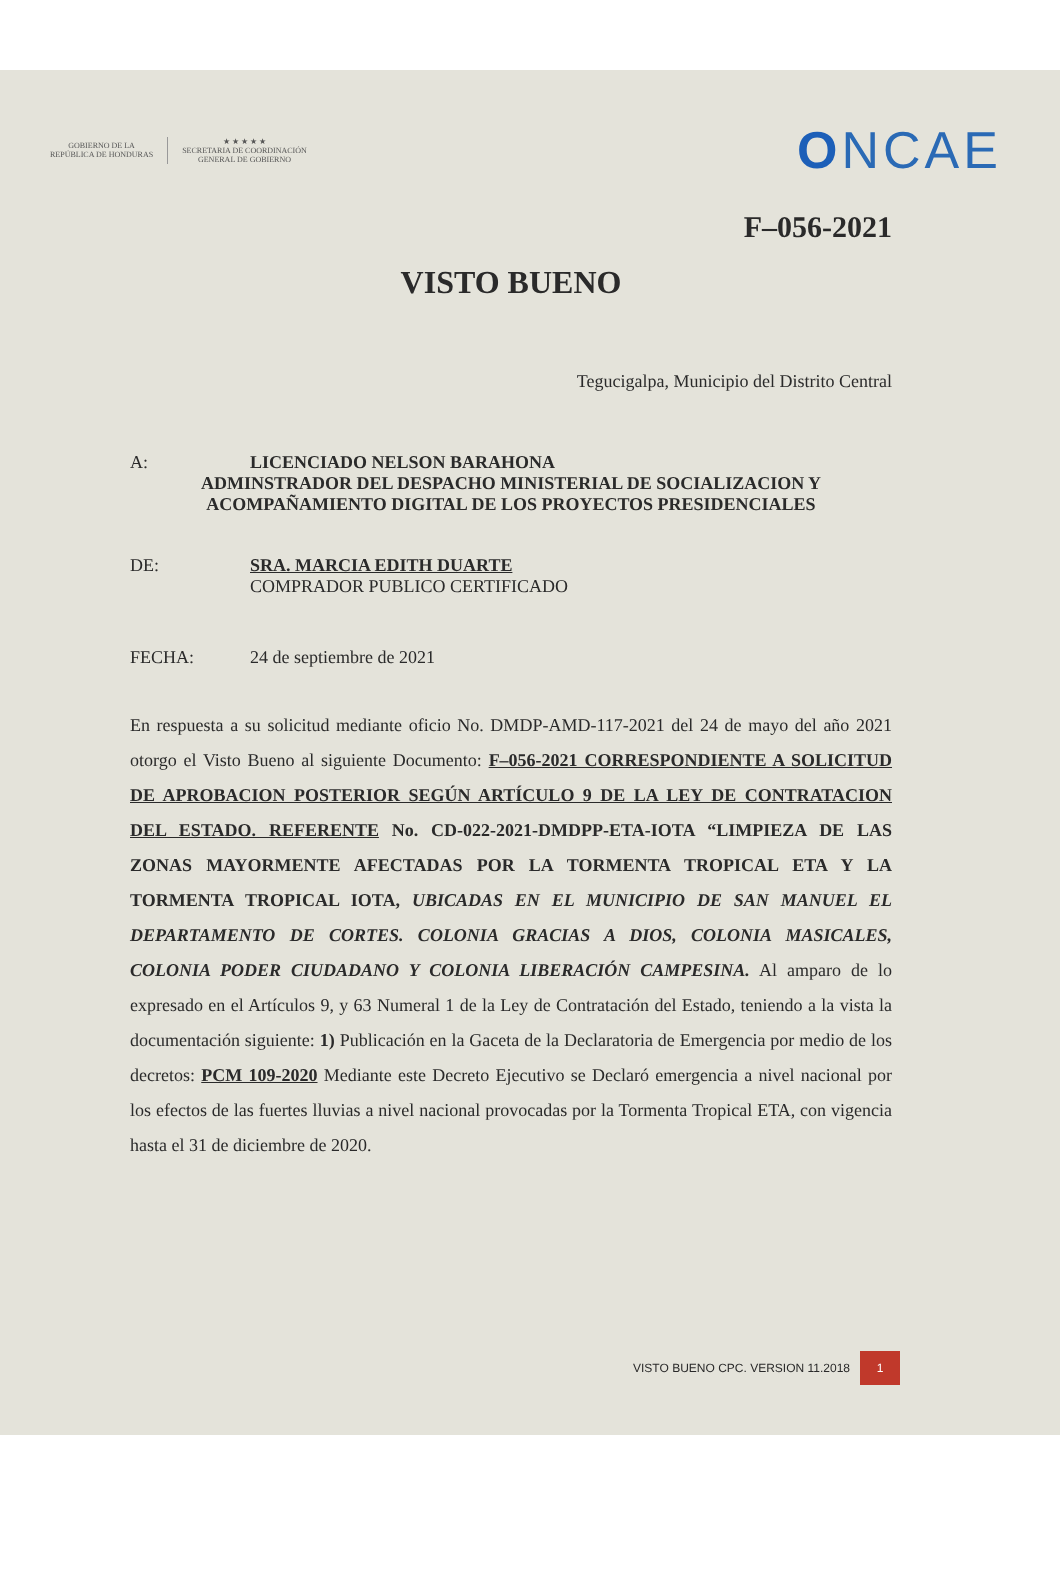GOBIERNO DE LA
REPÚBLICA DE HONDURAS
★ ★ ★ ★ ★
SECRETARIA DE COORDINACIÓN
GENERAL DE GOBIERNO
ONCAE
F–056-2021
VISTO BUENO
Tegucigalpa, Municipio del Distrito Central
A: LICENCIADO NELSON BARAHONA
ADMINSTRADOR DEL DESPACHO MINISTERIAL DE SOCIALIZACION Y ACOMPAÑAMIENTO DIGITAL DE LOS PROYECTOS PRESIDENCIALES
DE: SRA. MARCIA EDITH DUARTE
COMPRADOR PUBLICO CERTIFICADO
FECHA: 24 de septiembre de 2021
En respuesta a su solicitud mediante oficio No. DMDP-AMD-117-2021 del 24 de mayo del año 2021 otorgo el Visto Bueno al siguiente Documento: F–056-2021 CORRESPONDIENTE A SOLICITUD DE APROBACION POSTERIOR SEGÚN ARTÍCULO 9 DE LA LEY DE CONTRATACION DEL ESTADO. REFERENTE No. CD-022-2021-DMDPP-ETA-IOTA “LIMPIEZA DE LAS ZONAS MAYORMENTE AFECTADAS POR LA TORMENTA TROPICAL ETA Y LA TORMENTA TROPICAL IOTA, UBICADAS EN EL MUNICIPIO DE SAN MANUEL EL DEPARTAMENTO DE CORTES. COLONIA GRACIAS A DIOS, COLONIA MASICALES, COLONIA PODER CIUDADANO Y COLONIA LIBERACIÓN CAMPESINA. Al amparo de lo expresado en el Artículos 9, y 63 Numeral 1 de la Ley de Contratación del Estado, teniendo a la vista la documentación siguiente: 1) Publicación en la Gaceta de la Declaratoria de Emergencia por medio de los decretos: PCM 109-2020 Mediante este Decreto Ejecutivo se Declaró emergencia a nivel nacional por los efectos de las fuertes lluvias a nivel nacional provocadas por la Tormenta Tropical ETA, con vigencia hasta el 31 de diciembre de 2020.
VISTO BUENO CPC. VERSION 11.2018 1